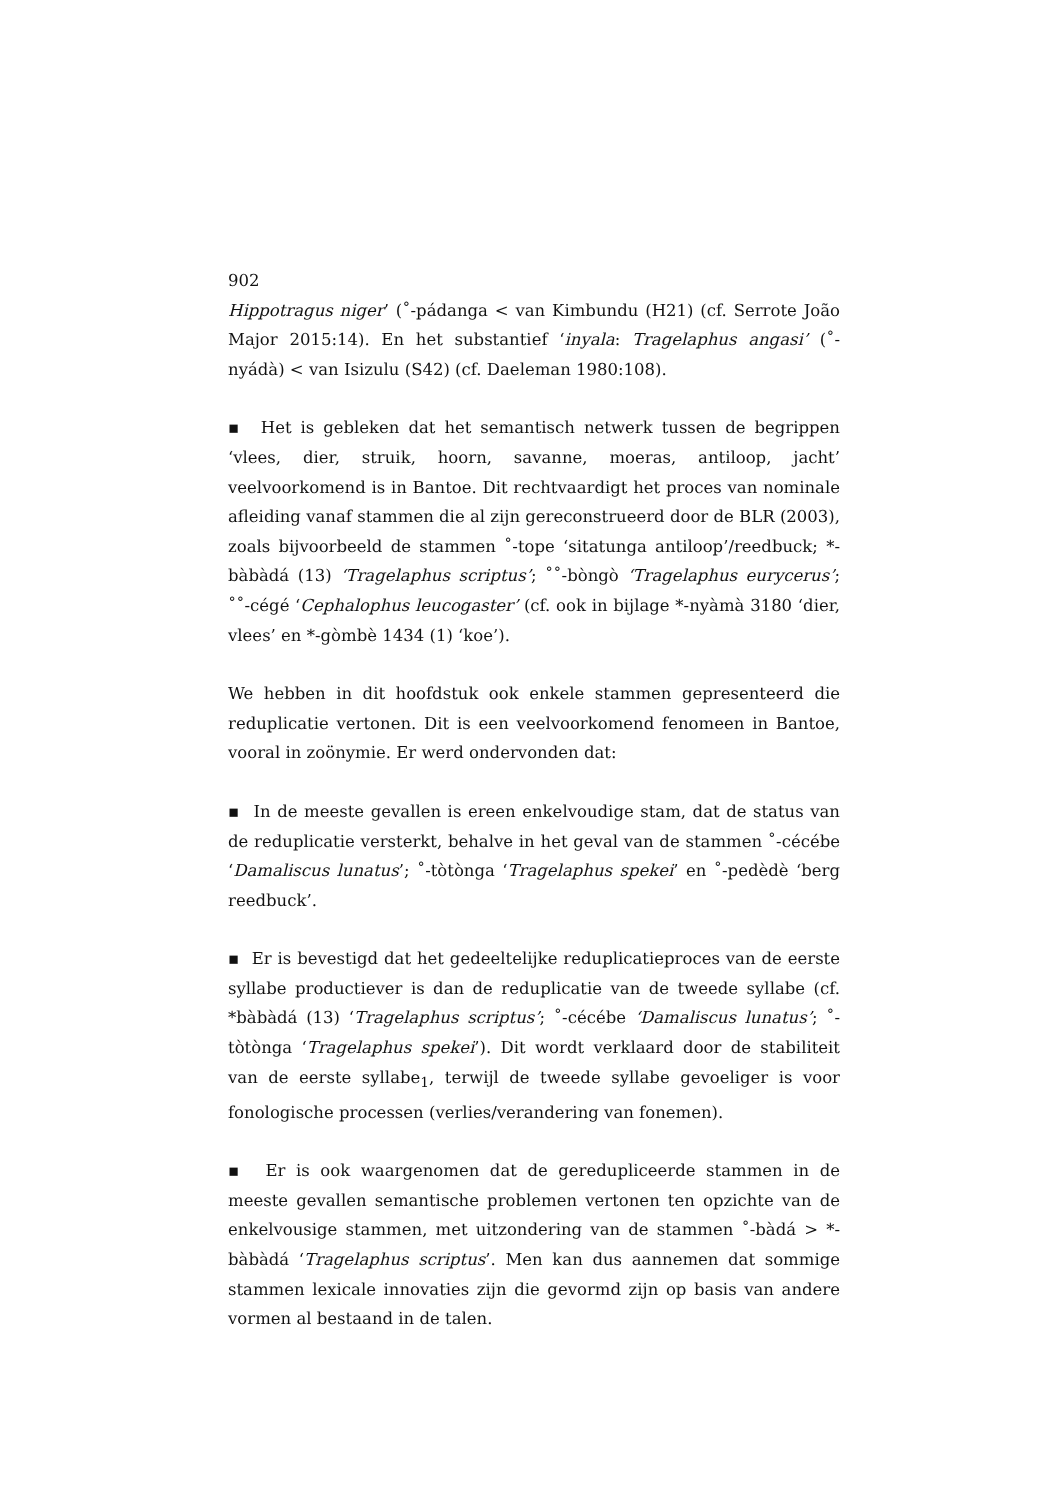902
Hippotragus niger’ (˚-pádanga < van Kimbundu (H21) (cf. Serrote João Major 2015:14). En het substantief ‘inyala: Tragelaphus angasi’ (˚-nyádà) < van Isizulu (S42) (cf. Daeleman 1980:108).
▪ Het is gebleken dat het semantisch netwerk tussen de begrippen ‘vlees, dier, struik, hoorn, savanne, moeras, antiloop, jacht’ veelvoorkomend is in Bantoe. Dit rechtvaardigt het proces van nominale afleiding vanaf stammen die al zijn gereconstrueerd door de BLR (2003), zoals bijvoorbeeld de stammen ˚-tope ‘sitatunga antiloop’/reedbuck; *-bàbàdá (13) ‘Tragelaphus scriptus’; ˚˚-bòngò ‘Tragelaphus eurycerus’; ˚˚-cégé ‘Cephalophus leucogaster’ (cf. ook in bijlage *-nyàmà 3180 ‘dier, vlees’ en *-gòmbè 1434 (1) ‘koe’).
We hebben in dit hoofdstuk ook enkele stammen gepresenteerd die reduplicatie vertonen. Dit is een veelvoorkomend fenomeen in Bantoe, vooral in zoönymie. Er werd ondervonden dat:
▪ In de meeste gevallen is ereen enkelvoudige stam, dat de status van de reduplicatie versterkt, behalve in het geval van de stammen ˚-cécébe ‘Damaliscus lunatus’; ˚-tòtònga ‘Tragelaphus spekei’ en ˚-pedèdè ‘berg reedbuck’.
▪ Er is bevestigd dat het gedeeltelijke reduplicatieproces van de eerste syllabe productiever is dan de reduplicatie van de tweede syllabe (cf. *bàbàdá (13) ‘Tragelaphus scriptus’; ˚-cécébe ‘Damaliscus lunatus’; ˚-tòtònga ‘Tragelaphus spekei’). Dit wordt verklaard door de stabiliteit van de eerste syllabe<sub>1</sub>, terwijl de tweede syllabe gevoeliger is voor fonologische processen (verlies/verandering van fonemen).
▪ Er is ook waargenomen dat de geredupliceerde stammen in de meeste gevallen semantische problemen vertonen ten opzichte van de enkelvousige stammen, met uitzondering van de stammen ˚-bàdá > *-bàbàdá ‘Tragelaphus scriptus’. Men kan dus aannemen dat sommige stammen lexicale innovaties zijn die gevormd zijn op basis van andere vormen al bestaand in de talen.